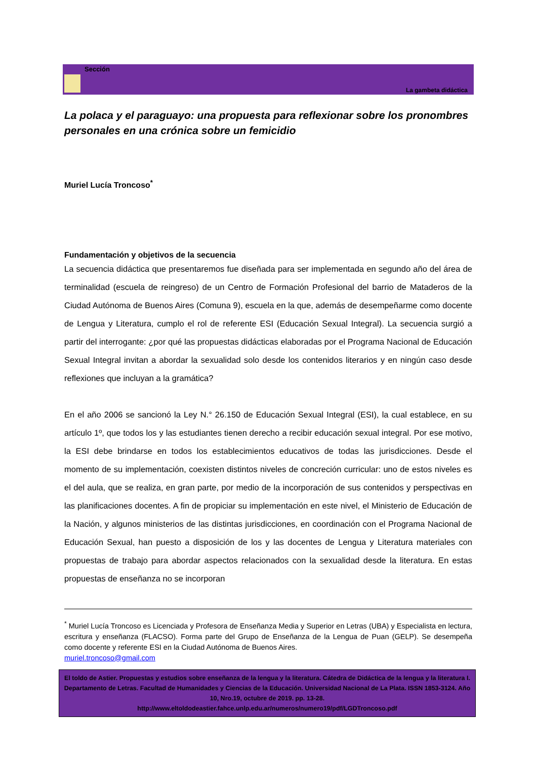Sección
La gambeta didáctica
La polaca y el paraguayo: una propuesta para reflexionar sobre los pronombres personales en una crónica sobre un femicidio
Muriel Lucía Troncoso<sup>*</sup>
Fundamentación y objetivos de la secuencia
La secuencia didáctica que presentaremos fue diseñada para ser implementada en segundo año del área de terminalidad (escuela de reingreso) de un Centro de Formación Profesional del barrio de Mataderos de la Ciudad Autónoma de Buenos Aires (Comuna 9), escuela en la que, además de desempeñarme como docente de Lengua y Literatura, cumplo el rol de referente ESI (Educación Sexual Integral). La secuencia surgió a partir del interrogante: ¿por qué las propuestas didácticas elaboradas por el Programa Nacional de Educación Sexual Integral invitan a abordar la sexualidad solo desde los contenidos literarios y en ningún caso desde reflexiones que incluyan a la gramática?
En el año 2006 se sancionó la Ley N.° 26.150 de Educación Sexual Integral (ESI), la cual establece, en su artículo 1º, que todos los y las estudiantes tienen derecho a recibir educación sexual integral. Por ese motivo, la ESI debe brindarse en todos los establecimientos educativos de todas las jurisdicciones. Desde el momento de su implementación, coexisten distintos niveles de concreción curricular: uno de estos niveles es el del aula, que se realiza, en gran parte, por medio de la incorporación de sus contenidos y perspectivas en las planificaciones docentes. A fin de propiciar su implementación en este nivel, el Ministerio de Educación de la Nación, y algunos ministerios de las distintas jurisdicciones, en coordinación con el Programa Nacional de Educación Sexual, han puesto a disposición de los y las docentes de Lengua y Literatura materiales con propuestas de trabajo para abordar aspectos relacionados con la sexualidad desde la literatura. En estas propuestas de enseñanza no se incorporan
<sup>*</sup> Muriel Lucía Troncoso es Licenciada y Profesora de Enseñanza Media y Superior en Letras (UBA) y Especialista en lectura, escritura y enseñanza (FLACSO). Forma parte del Grupo de Enseñanza de la Lengua de Puan (GELP). Se desempeña como docente y referente ESI en la Ciudad Autónoma de Buenos Aires.
muriel.troncoso@gmail.com
El toldo de Astier. Propuestas y estudios sobre enseñanza de la lengua y la literatura. Cátedra de Didáctica de la lengua y la literatura I. Departamento de Letras. Facultad de Humanidades y Ciencias de la Educación. Universidad Nacional de La Plata. ISSN 1853-3124. Año 10, Nro.19, octubre de 2019. pp. 13-28.
http://www.eltoldodeastier.fahce.unlp.edu.ar/numeros/numero19/pdf/LGDTroncoso.pdf